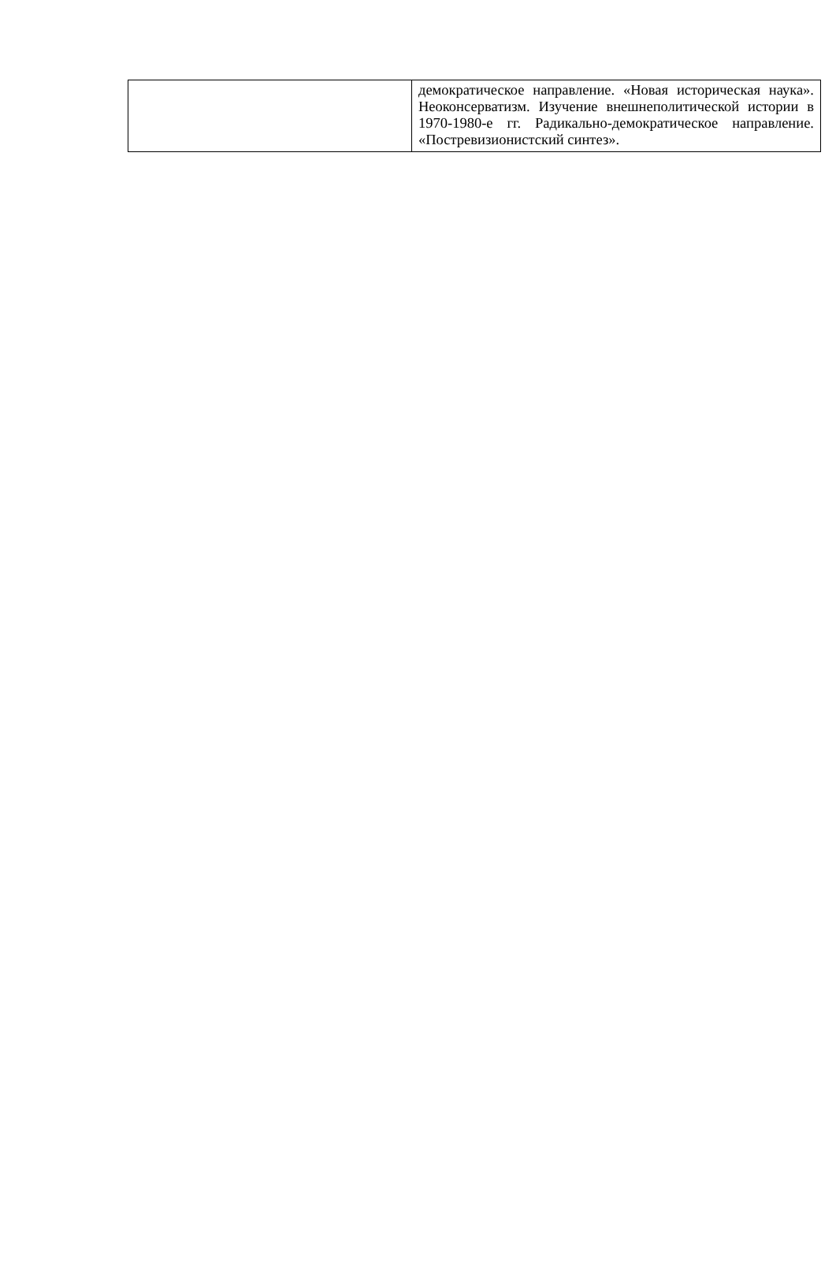| | демократическое направление. «Новая историческая наука». Неоконсерватизм. Изучение внешнеполитической истории в 1970-1980-е гг. Радикально-демократическое направление. «Постревизионистский синтез». |